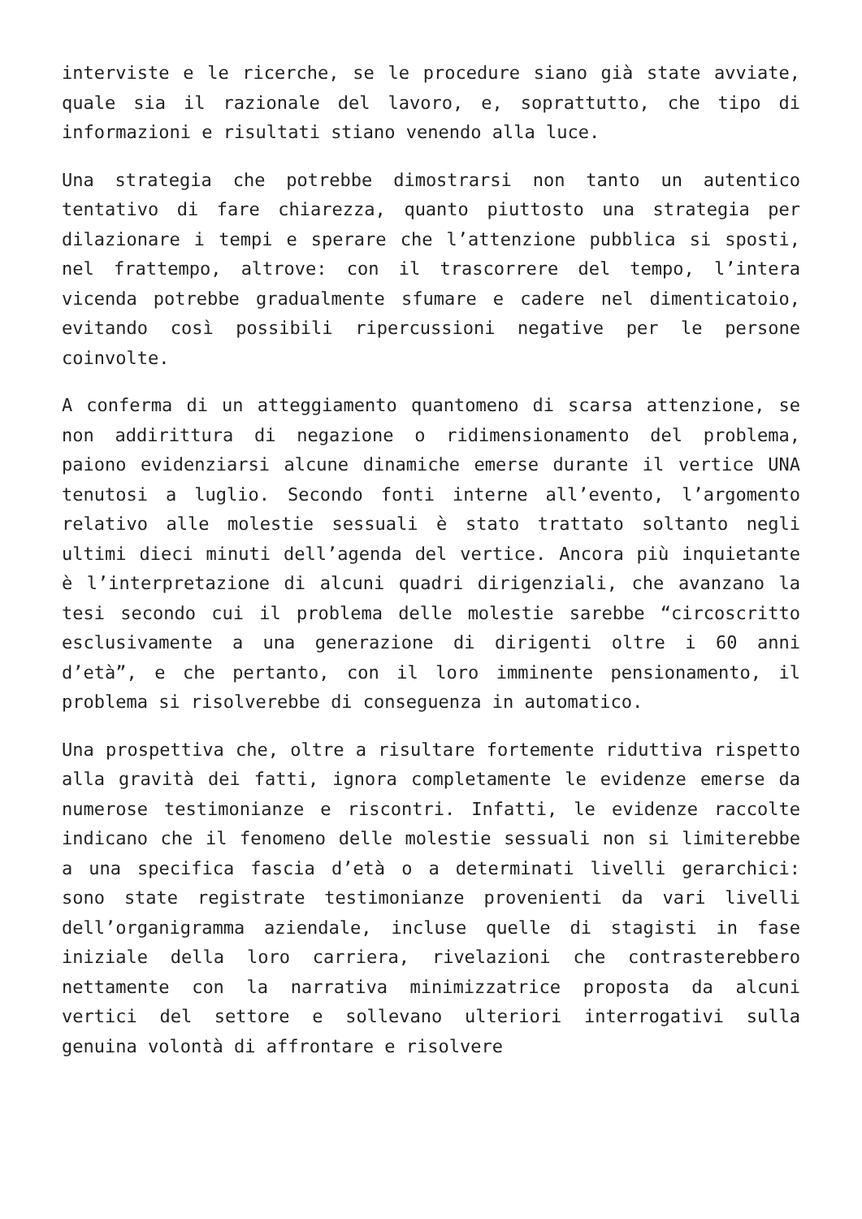interviste e le ricerche, se le procedure siano già state avviate, quale sia il razionale del lavoro, e, soprattutto, che tipo di informazioni e risultati stiano venendo alla luce.
Una strategia che potrebbe dimostrarsi non tanto un autentico tentativo di fare chiarezza, quanto piuttosto una strategia per dilazionare i tempi e sperare che l’attenzione pubblica si sposti, nel frattempo, altrove: con il trascorrere del tempo, l’intera vicenda potrebbe gradualmente sfumare e cadere nel dimenticatoio, evitando così possibili ripercussioni negative per le persone coinvolte.
A conferma di un atteggiamento quantomeno di scarsa attenzione, se non addirittura di negazione o ridimensionamento del problema, paiono evidenziarsi alcune dinamiche emerse durante il vertice UNA tenutosi a luglio. Secondo fonti interne all’evento, l’argomento relativo alle molestie sessuali è stato trattato soltanto negli ultimi dieci minuti dell’agenda del vertice. Ancora più inquietante è l’interpretazione di alcuni quadri dirigenziali, che avanzano la tesi secondo cui il problema delle molestie sarebbe “circoscritto esclusivamente a una generazione di dirigenti oltre i 60 anni d’età”, e che pertanto, con il loro imminente pensionamento, il problema si risolverebbe di conseguenza in automatico.
Una prospettiva che, oltre a risultare fortemente riduttiva rispetto alla gravità dei fatti, ignora completamente le evidenze emerse da numerose testimonianze e riscontri. Infatti, le evidenze raccolte indicano che il fenomeno delle molestie sessuali non si limiterebbe a una specifica fascia d’età o a determinati livelli gerarchici: sono state registrate testimonianze provenienti da vari livelli dell’organigramma aziendale, incluse quelle di stagisti in fase iniziale della loro carriera, rivelazioni che contrasterebbero nettamente con la narrativa minimizzatrice proposta da alcuni vertici del settore e sollevano ulteriori interrogativi sulla genuina volontà di affrontare e risolvere